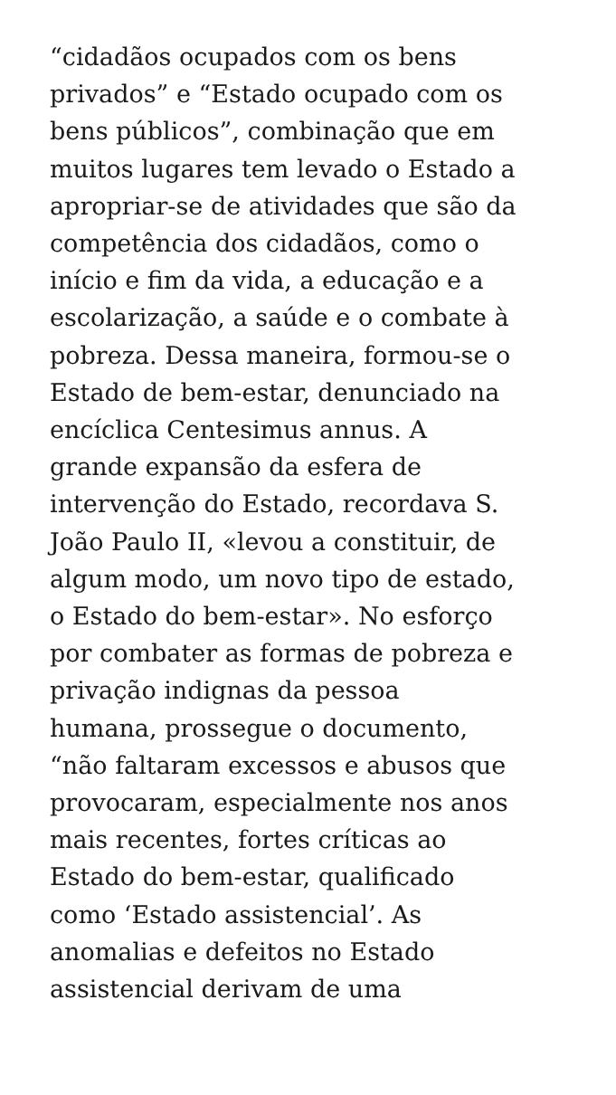“cidadãos ocupados com os bens
privados” e “Estado ocupado com os
bens públicos”, combinação que em
muitos lugares tem levado o Estado a
apropriar-se de atividades que são da
competência dos cidadãos, como o
início e fim da vida, a educação e a
escolarização, a saúde e o combate à
pobreza. Dessa maneira, formou-se o
Estado de bem-estar, denunciado na
encíclica Centesimus annus. A
grande expansão da esfera de
intervenção do Estado, recordava S.
João Paulo II, «levou a constituir, de
algum modo, um novo tipo de estado,
o Estado do bem-estar». No esforço
por combater as formas de pobreza e
privação indignas da pessoa
humana, prossegue o documento,
“não faltaram excessos e abusos que
provocaram, especialmente nos anos
mais recentes, fortes críticas ao
Estado do bem-estar, qualificado
como ‘Estado assistencial’. As
anomalias e defeitos no Estado
assistencial derivam de uma